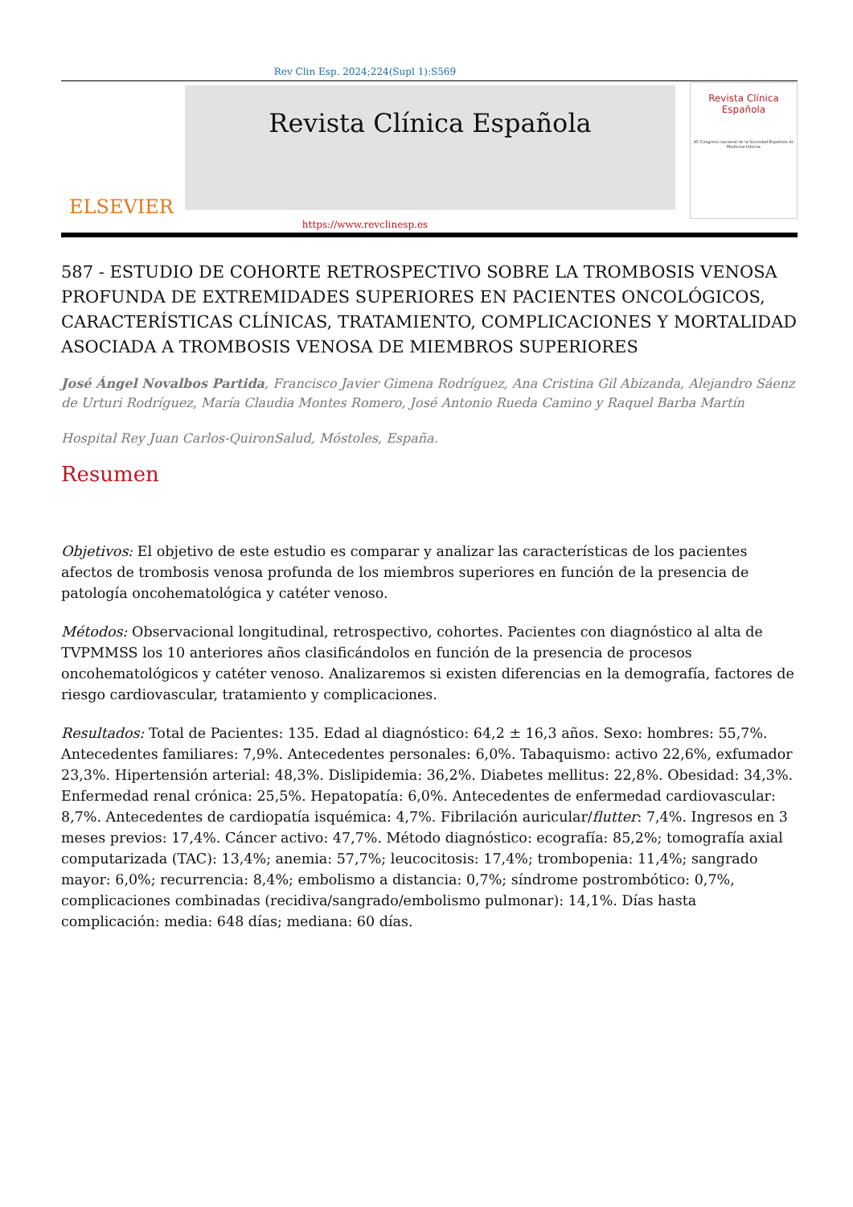Rev Clin Esp. 2024;224(Supl 1):S569
ELSEVIER
Revista Clínica Española
Revista Clínica
Española
45 Congreso nacional de la Sociedad Española de Medicina Interna
https://www.revclinesp.es
587 - ESTUDIO DE COHORTE RETROSPECTIVO SOBRE LA TROMBOSIS VENOSA PROFUNDA DE EXTREMIDADES SUPERIORES EN PACIENTES ONCOLÓGICOS, CARACTERÍSTICAS CLÍNICAS, TRATAMIENTO, COMPLICACIONES Y MORTALIDAD ASOCIADA A TROMBOSIS VENOSA DE MIEMBROS SUPERIORES
José Ángel Novalbos Partida, Francisco Javier Gimena Rodríguez, Ana Cristina Gil Abizanda, Alejandro Sáenz de Urturi Rodríguez, María Claudia Montes Romero, José Antonio Rueda Camino y Raquel Barba Martín
Hospital Rey Juan Carlos-QuironSalud, Móstoles, España.
Resumen
Objetivos: El objetivo de este estudio es comparar y analizar las características de los pacientes afectos de trombosis venosa profunda de los miembros superiores en función de la presencia de patología oncohematológica y catéter venoso.
Métodos: Observacional longitudinal, retrospectivo, cohortes. Pacientes con diagnóstico al alta de TVPMMSS los 10 anteriores años clasificándolos en función de la presencia de procesos oncohematológicos y catéter venoso. Analizaremos si existen diferencias en la demografía, factores de riesgo cardiovascular, tratamiento y complicaciones.
Resultados: Total de Pacientes: 135. Edad al diagnóstico: 64,2 ± 16,3 años. Sexo: hombres: 55,7%. Antecedentes familiares: 7,9%. Antecedentes personales: 6,0%. Tabaquismo: activo 22,6%, exfumador 23,3%. Hipertensión arterial: 48,3%. Dislipidemia: 36,2%. Diabetes mellitus: 22,8%. Obesidad: 34,3%. Enfermedad renal crónica: 25,5%. Hepatopatía: 6,0%. Antecedentes de enfermedad cardiovascular: 8,7%. Antecedentes de cardiopatía isquémica: 4,7%. Fibrilación auricular/flutter: 7,4%. Ingresos en 3 meses previos: 17,4%. Cáncer activo: 47,7%. Método diagnóstico: ecografía: 85,2%; tomografía axial computarizada (TAC): 13,4%; anemia: 57,7%; leucocitosis: 17,4%; trombopenia: 11,4%; sangrado mayor: 6,0%; recurrencia: 8,4%; embolismo a distancia: 0,7%; síndrome postrombótico: 0,7%, complicaciones combinadas (recidiva/sangrado/embolismo pulmonar): 14,1%. Días hasta complicación: media: 648 días; mediana: 60 días.